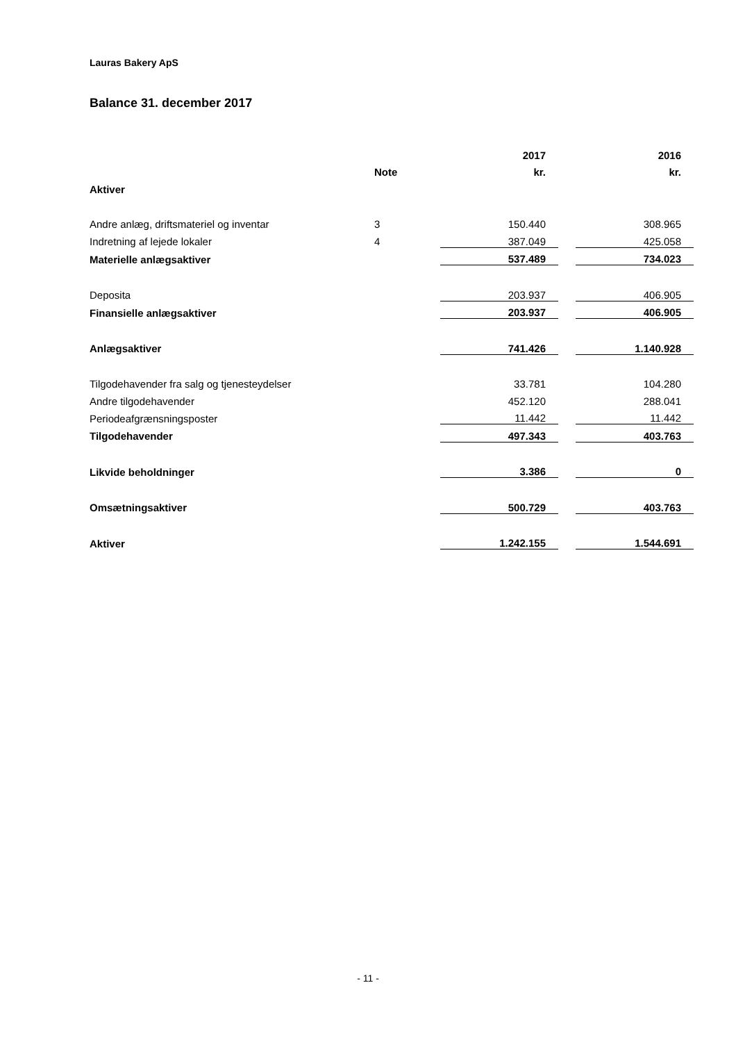Lauras Bakery ApS
Balance 31. december 2017
| | | 2017 | | 2016 |
| | Note | kr. | | kr. |
| Aktiver | | | | |
| Andre anlæg, driftsmateriel og inventar | 3 | 150.440 | | 308.965 |
| Indretning af lejede lokaler | 4 | 387.049 | | 425.058 |
| Materielle anlægsaktiver | | 537.489 | | 734.023 |
| Deposita | | 203.937 | | 406.905 |
| Finansielle anlægsaktiver | | 203.937 | | 406.905 |
| Anlægsaktiver | | 741.426 | | 1.140.928 |
| Tilgodehavender fra salg og tjenesteydelser | | 33.781 | | 104.280 |
| Andre tilgodehavender | | 452.120 | | 288.041 |
| Periodeafgrænsningsposter | | 11.442 | | 11.442 |
| Tilgodehavender | | 497.343 | | 403.763 |
| Likvide beholdninger | | 3.386 | | 0 |
| Omsætningsaktiver | | 500.729 | | 403.763 |
| Aktiver | | 1.242.155 | | 1.544.691 |
- 11 -